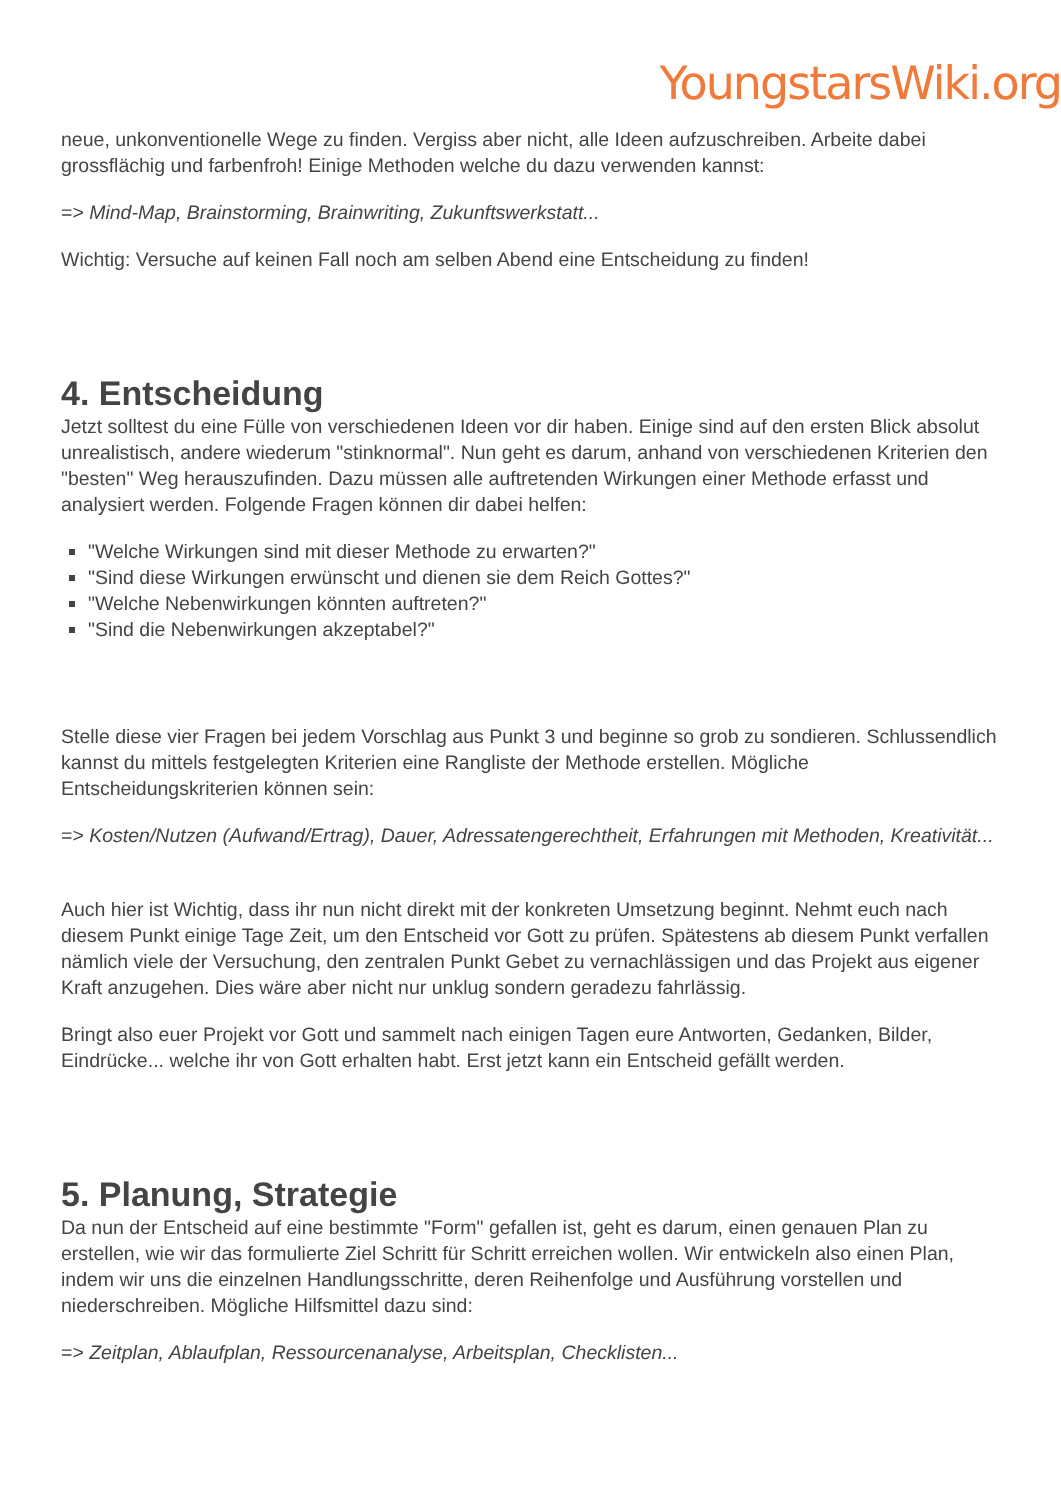YoungstarsWiki.org
neue, unkonventionelle Wege zu finden. Vergiss aber nicht, alle Ideen aufzuschreiben. Arbeite dabei grossflächig und farbenfroh! Einige Methoden welche du dazu verwenden kannst:
=> Mind-Map, Brainstorming, Brainwriting, Zukunftswerkstatt...
Wichtig: Versuche auf keinen Fall noch am selben Abend eine Entscheidung zu finden!
4. Entscheidung
Jetzt solltest du eine Fülle von verschiedenen Ideen vor dir haben. Einige sind auf den ersten Blick absolut unrealistisch, andere wiederum "stinknormal". Nun geht es darum, anhand von verschiedenen Kriterien den "besten" Weg herauszufinden. Dazu müssen alle auftretenden Wirkungen einer Methode erfasst und analysiert werden. Folgende Fragen können dir dabei helfen:
"Welche Wirkungen sind mit dieser Methode zu erwarten?"
"Sind diese Wirkungen erwünscht und dienen sie dem Reich Gottes?"
"Welche Nebenwirkungen könnten auftreten?"
"Sind die Nebenwirkungen akzeptabel?"
Stelle diese vier Fragen bei jedem Vorschlag aus Punkt 3 und beginne so grob zu sondieren. Schlussendlich kannst du mittels festgelegten Kriterien eine Rangliste der Methode erstellen. Mögliche Entscheidungskriterien können sein:
=> Kosten/Nutzen (Aufwand/Ertrag), Dauer, Adressatengerechtheit, Erfahrungen mit Methoden, Kreativität...
Auch hier ist Wichtig, dass ihr nun nicht direkt mit der konkreten Umsetzung beginnt. Nehmt euch nach diesem Punkt einige Tage Zeit, um den Entscheid vor Gott zu prüfen. Spätestens ab diesem Punkt verfallen nämlich viele der Versuchung, den zentralen Punkt Gebet zu vernachlässigen und das Projekt aus eigener Kraft anzugehen. Dies wäre aber nicht nur unklug sondern geradezu fahrlässig.
Bringt also euer Projekt vor Gott und sammelt nach einigen Tagen eure Antworten, Gedanken, Bilder, Eindrücke... welche ihr von Gott erhalten habt. Erst jetzt kann ein Entscheid gefällt werden.
5. Planung, Strategie
Da nun der Entscheid auf eine bestimmte "Form" gefallen ist, geht es darum, einen genauen Plan zu erstellen, wie wir das formulierte Ziel Schritt für Schritt erreichen wollen. Wir entwickeln also einen Plan, indem wir uns die einzelnen Handlungsschritte, deren Reihenfolge und Ausführung vorstellen und niederschreiben. Mögliche Hilfsmittel dazu sind:
=> Zeitplan, Ablaufplan, Ressourcenanalyse, Arbeitsplan, Checklisten...